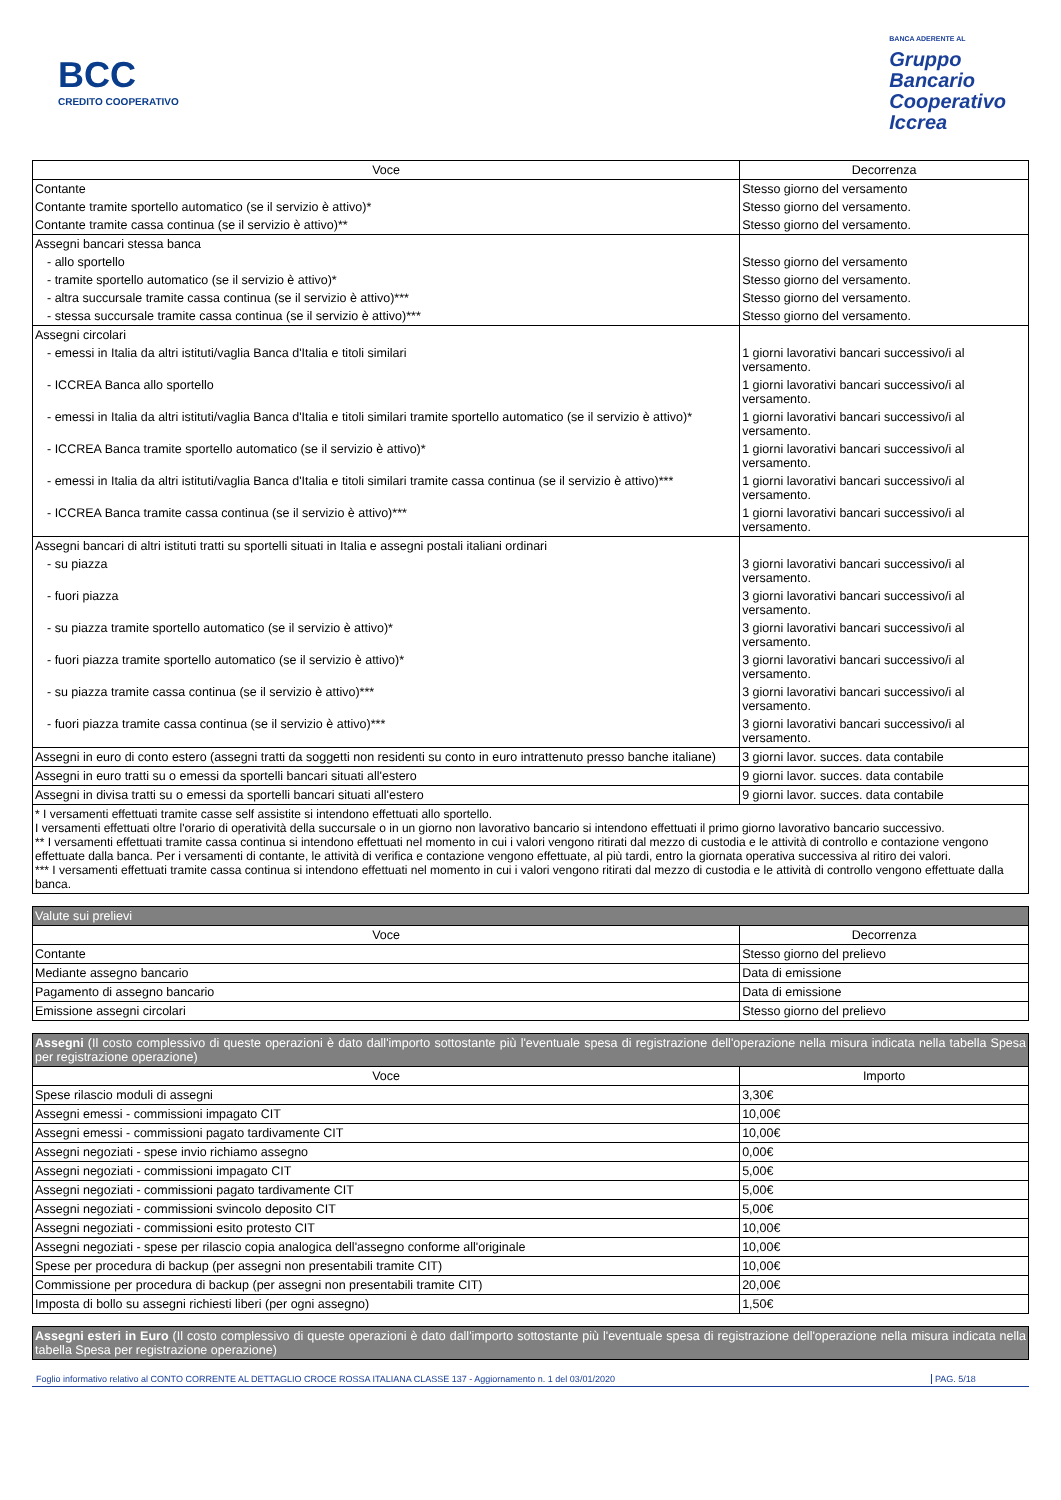BCC
CREDITO COOPERATIVO
BANCA ADERENTE AL
Gruppo
Bancario
Cooperativo
Iccrea
| Voce | Decorrenza |
| --- | --- |
| Contante | Stesso giorno del versamento |
| Contante tramite sportello automatico (se il servizio è attivo)* | Stesso giorno del versamento. |
| Contante tramite cassa continua (se il servizio è attivo)** | Stesso giorno del versamento. |
| Assegni bancari stessa banca | |
| - allo sportello | Stesso giorno del versamento |
| - tramite sportello automatico (se il servizio è attivo)* | Stesso giorno del versamento. |
| - altra succursale tramite cassa continua (se il servizio è attivo)*** | Stesso giorno del versamento. |
| - stessa succursale tramite cassa continua (se il servizio è attivo)*** | Stesso giorno del versamento. |
| Assegni circolari | |
| - emessi in Italia da altri istituti/vaglia Banca d'Italia e titoli similari | 1 giorni lavorativi bancari successivo/i al versamento. |
| - ICCREA Banca allo sportello | 1 giorni lavorativi bancari successivo/i al versamento. |
| - emessi in Italia da altri istituti/vaglia Banca d'Italia e titoli similari tramite sportello automatico (se il servizio è attivo)* | 1 giorni lavorativi bancari successivo/i al versamento. |
| - ICCREA Banca tramite sportello automatico (se il servizio è attivo)* | 1 giorni lavorativi bancari successivo/i al versamento. |
| - emessi in Italia da altri istituti/vaglia Banca d'Italia e titoli similari tramite cassa continua (se il servizio è attivo)*** | 1 giorni lavorativi bancari successivo/i al versamento. |
| - ICCREA Banca tramite cassa continua (se il servizio è attivo)*** | 1 giorni lavorativi bancari successivo/i al versamento. |
| Assegni bancari di altri istituti tratti su sportelli situati in Italia e assegni postali italiani ordinari | |
| - su piazza | 3 giorni lavorativi bancari successivo/i al versamento. |
| - fuori piazza | 3 giorni lavorativi bancari successivo/i al versamento. |
| - su piazza tramite sportello automatico (se il servizio è attivo)* | 3 giorni lavorativi bancari successivo/i al versamento. |
| - fuori piazza tramite sportello automatico (se il servizio è attivo)* | 3 giorni lavorativi bancari successivo/i al versamento. |
| - su piazza tramite cassa continua (se il servizio è attivo)*** | 3 giorni lavorativi bancari successivo/i al versamento. |
| - fuori piazza tramite cassa continua (se il servizio è attivo)*** | 3 giorni lavorativi bancari successivo/i al versamento. |
| Assegni in euro di conto estero (assegni tratti da soggetti non residenti su conto in euro intrattenuto presso banche italiane) | 3 giorni lavor. succes. data contabile |
| Assegni in euro tratti su o emessi da sportelli bancari situati all'estero | 9 giorni lavor. succes. data contabile |
| Assegni in divisa tratti su o emessi da sportelli bancari situati all'estero | 9 giorni lavor. succes. data contabile |
| * I versamenti effettuati tramite casse self assistite si intendono effettuati allo sportello. I versamenti effettuati oltre l'orario di operatività della succursale o in un giorno non lavorativo bancario si intendono effettuati il primo giorno lavorativo bancario successivo. ** I versamenti effettuati tramite cassa continua si intendono effettuati nel momento in cui i valori vengono ritirati dal mezzo di custodia e le attività di controllo e contazione vengono effettuate dalla banca. Per i versamenti di contante, le attività di verifica e contazione vengono effettuate, al più tardi, entro la giornata operativa successiva al ritiro dei valori. *** I versamenti effettuati tramite cassa continua si intendono effettuati nel momento in cui i valori vengono ritirati dal mezzo di custodia e le attività di controllo vengono effettuate dalla banca. | |
| Valute sui prelievi | |
| Voce | Decorrenza |
| Contante | Stesso giorno del prelievo |
| Mediante assegno bancario | Data di emissione |
| Pagamento di assegno bancario | Data di emissione |
| Emissione assegni circolari | Stesso giorno del prelievo |
| Assegni (Il costo complessivo di queste operazioni è dato dall'importo sottostante più l'eventuale spesa di registrazione dell'operazione nella misura indicata nella tabella Spesa per registrazione operazione) | |
| Voce | Importo |
| Spese rilascio moduli di assegni | 3,30€ |
| Assegni emessi - commissioni impagato CIT | 10,00€ |
| Assegni emessi - commissioni pagato tardivamente CIT | 10,00€ |
| Assegni negoziati - spese invio richiamo assegno | 0,00€ |
| Assegni negoziati - commissioni impagato CIT | 5,00€ |
| Assegni negoziati - commissioni pagato tardivamente CIT | 5,00€ |
| Assegni negoziati - commissioni svincolo deposito CIT | 5,00€ |
| Assegni negoziati - commissioni esito protesto CIT | 10,00€ |
| Assegni negoziati - spese per rilascio copia analogica dell'assegno conforme all'originale | 10,00€ |
| Spese per procedura di backup (per assegni non presentabili tramite CIT) | 10,00€ |
| Commissione per procedura di backup (per assegni non presentabili tramite CIT) | 20,00€ |
| Imposta di bollo su assegni richiesti liberi (per ogni assegno) | 1,50€ |
| Assegni esteri in Euro (Il costo complessivo di queste operazioni è dato dall'importo sottostante più l'eventuale spesa di registrazione dell'operazione nella misura indicata nella tabella Spesa per registrazione operazione) |
Foglio informativo relativo al CONTO CORRENTE AL DETTAGLIO CROCE ROSSA ITALIANA CLASSE 137 - Aggiornamento n. 1 del 03/01/2020 PAG. 5/18